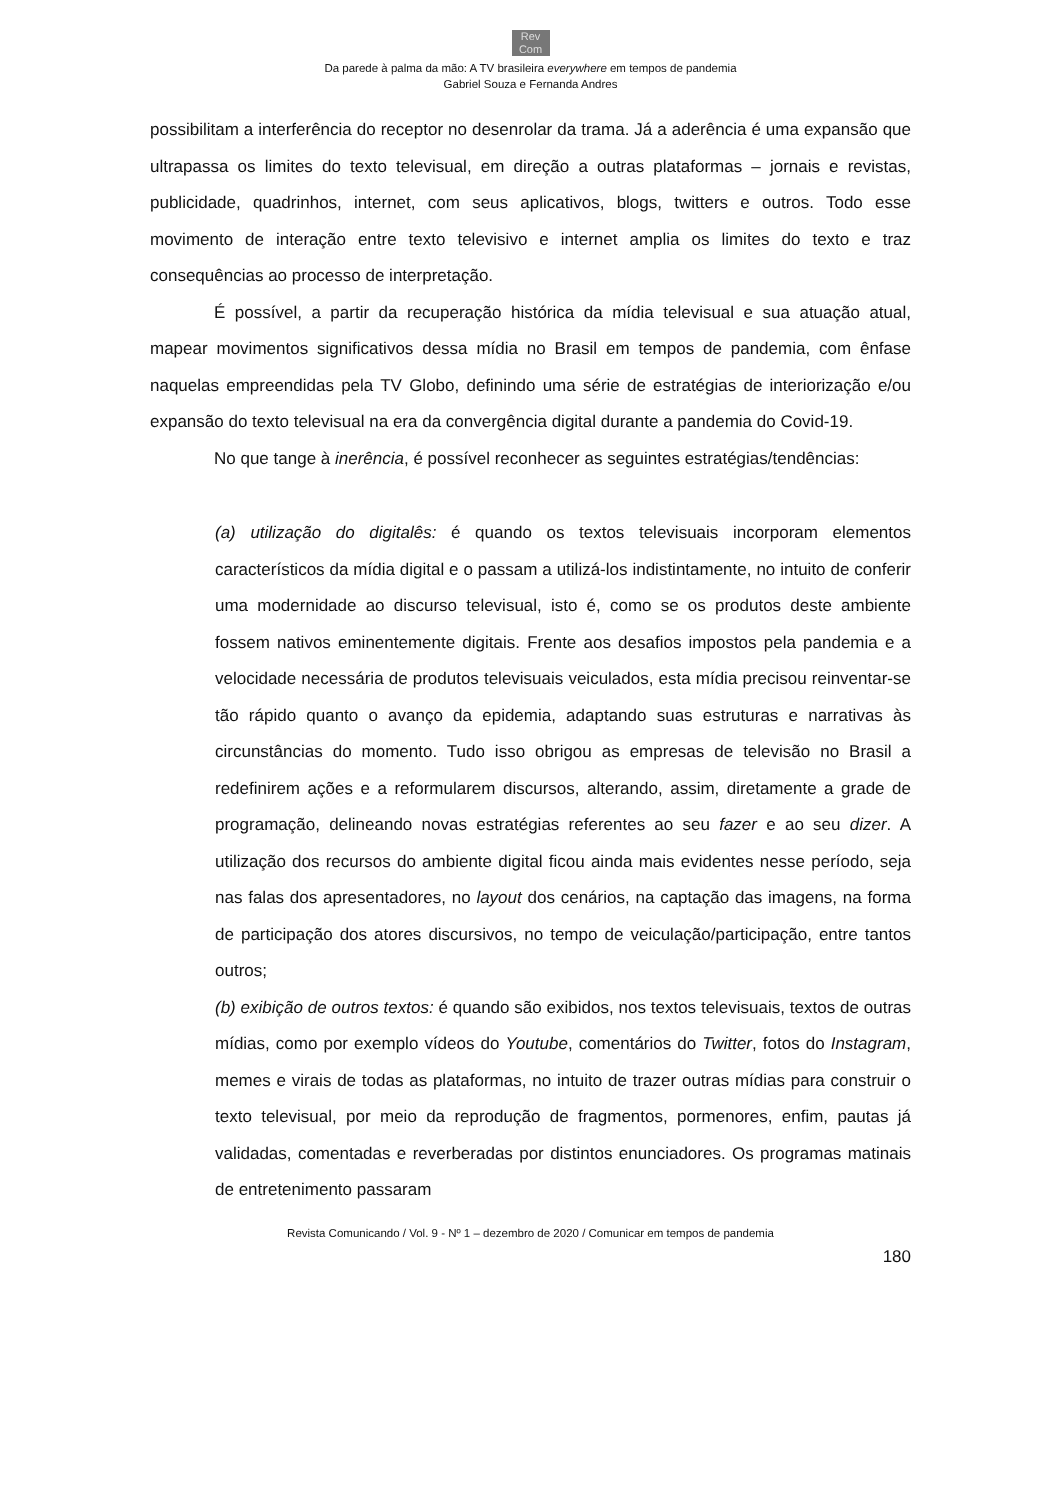Rev
Com
Da parede à palma da mão: A TV brasileira everywhere em tempos de pandemia
Gabriel Souza e Fernanda Andres
possibilitam a interferência do receptor no desenrolar da trama. Já a aderência é uma expansão que ultrapassa os limites do texto televisual, em direção a outras plataformas – jornais e revistas, publicidade, quadrinhos, internet, com seus aplicativos, blogs, twitters e outros. Todo esse movimento de interação entre texto televisivo e internet amplia os limites do texto e traz consequências ao processo de interpretação.
É possível, a partir da recuperação histórica da mídia televisual e sua atuação atual, mapear movimentos significativos dessa mídia no Brasil em tempos de pandemia, com ênfase naquelas empreendidas pela TV Globo, definindo uma série de estratégias de interiorização e/ou expansão do texto televisual na era da convergência digital durante a pandemia do Covid-19.
No que tange à inerência, é possível reconhecer as seguintes estratégias/tendências:
(a) utilização do digitalês: é quando os textos televisuais incorporam elementos característicos da mídia digital e o passam a utilizá-los indistintamente, no intuito de conferir uma modernidade ao discurso televisual, isto é, como se os produtos deste ambiente fossem nativos eminentemente digitais. Frente aos desafios impostos pela pandemia e a velocidade necessária de produtos televisuais veiculados, esta mídia precisou reinventar-se tão rápido quanto o avanço da epidemia, adaptando suas estruturas e narrativas às circunstâncias do momento. Tudo isso obrigou as empresas de televisão no Brasil a redefinirem ações e a reformularem discursos, alterando, assim, diretamente a grade de programação, delineando novas estratégias referentes ao seu fazer e ao seu dizer. A utilização dos recursos do ambiente digital ficou ainda mais evidentes nesse período, seja nas falas dos apresentadores, no layout dos cenários, na captação das imagens, na forma de participação dos atores discursivos, no tempo de veiculação/participação, entre tantos outros;
(b) exibição de outros textos: é quando são exibidos, nos textos televisuais, textos de outras mídias, como por exemplo vídeos do Youtube, comentários do Twitter, fotos do Instagram, memes e virais de todas as plataformas, no intuito de trazer outras mídias para construir o texto televisual, por meio da reprodução de fragmentos, pormenores, enfim, pautas já validadas, comentadas e reverberadas por distintos enunciadores. Os programas matinais de entretenimento passaram
Revista Comunicando / Vol. 9 - Nº 1 – dezembro de 2020 / Comunicar em tempos de pandemia
180